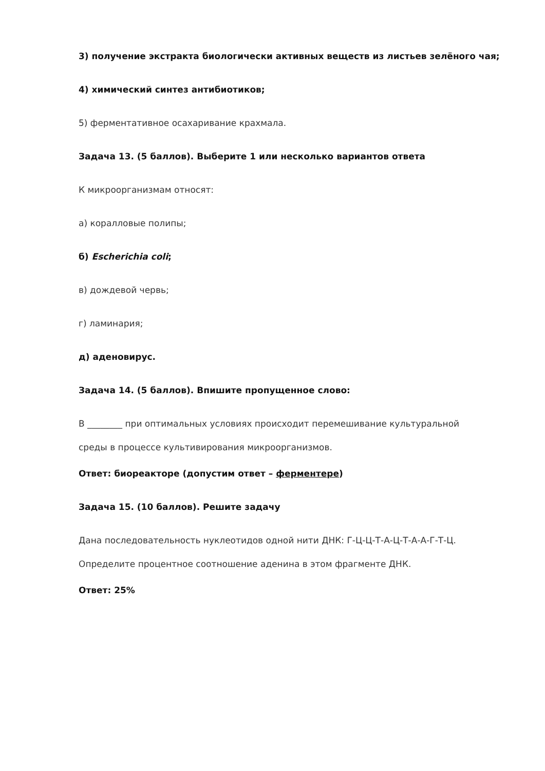3) получение экстракта биологически активных веществ из листьев зелёного чая;
4) химический синтез антибиотиков;
5) ферментативное осахаривание крахмала.
Задача 13. (5 баллов). Выберите 1 или несколько вариантов ответа
К микроорганизмам относят:
а) коралловые полипы;
б) Escherichia coli;
в) дождевой червь;
г) ламинария;
д) аденовирус.
Задача 14. (5 баллов). Впишите пропущенное слово:
В ________ при оптимальных условиях происходит перемешивание культуральной
среды в процессе культивирования микроорганизмов.
Ответ: биореакторе (допустим ответ – ферментере)
Задача 15. (10 баллов). Решите задачу
Дана последовательность нуклеотидов одной нити ДНК: Г-Ц-Ц-Т-А-Ц-Т-А-А-Г-Т-Ц.
Определите процентное соотношение аденина в этом фрагменте ДНК.
Ответ: 25%